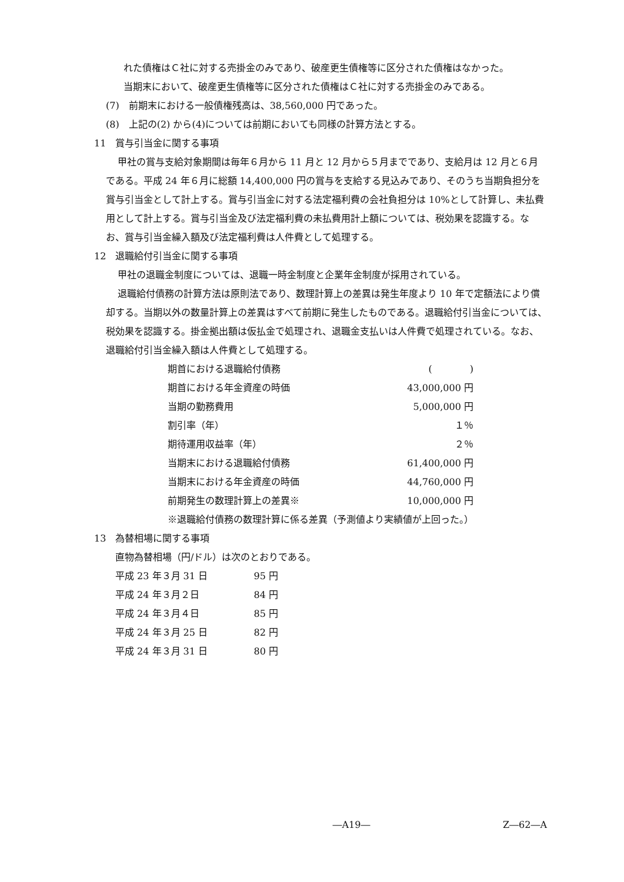れた債権はＣ社に対する売掛金のみであり、破産更生債権等に区分された債権はなかった。
当期末において、破産更生債権等に区分された債権はＣ社に対する売掛金のみである。
(7)　前期末における一般債権残高は、38,560,000 円であった。
(8)　上記の(2) から(4)については前期においても同様の計算方法とする。
11　賞与引当金に関する事項
甲社の賞与支給対象期間は毎年６月から 11 月と 12 月から５月までであり、支給月は 12 月と６月である。平成 24 年６月に総額 14,400,000 円の賞与を支給する見込みであり、そのうち当期負担分を賞与引当金として計上する。賞与引当金に対する法定福利費の会社負担分は 10%として計算し、未払費用として計上する。賞与引当金及び法定福利費の未払費用計上額については、税効果を認識する。なお、賞与引当金繰入額及び法定福利費は人件費として処理する。
12　退職給付引当金に関する事項
甲社の退職金制度については、退職一時金制度と企業年金制度が採用されている。
退職給付債務の計算方法は原則法であり、数理計算上の差異は発生年度より 10 年で定額法により償却する。当期以外の数量計算上の差異はすべて前期に発生したものである。退職給付引当金については、税効果を認識する。掛金拠出額は仮払金で処理され、退職金支払いは人件費で処理されている。なお、退職給付引当金繰入額は人件費として処理する。
| 期首における退職給付債務 | ( ) |
| 期首における年金資産の時価 | 43,000,000 円 |
| 当期の勤務費用 | 5,000,000 円 |
| 割引率（年） | １％ |
| 期待運用収益率（年） | ２％ |
| 当期末における退職給付債務 | 61,400,000 円 |
| 当期末における年金資産の時価 | 44,760,000 円 |
| 前期発生の数理計算上の差異※ | 10,000,000 円 |
| ※退職給付債務の数理計算に係る差異（予測値より実績値が上回った。） | |
13　為替相場に関する事項
直物為替相場（円/ドル）は次のとおりである。
| 平成 23 年３月 31 日 | 95 円 |
| 平成 24 年３月２日 | 84 円 |
| 平成 24 年３月４日 | 85 円 |
| 平成 24 年３月 25 日 | 82 円 |
| 平成 24 年３月 31 日 | 80 円 |
―A19― Z―62―A